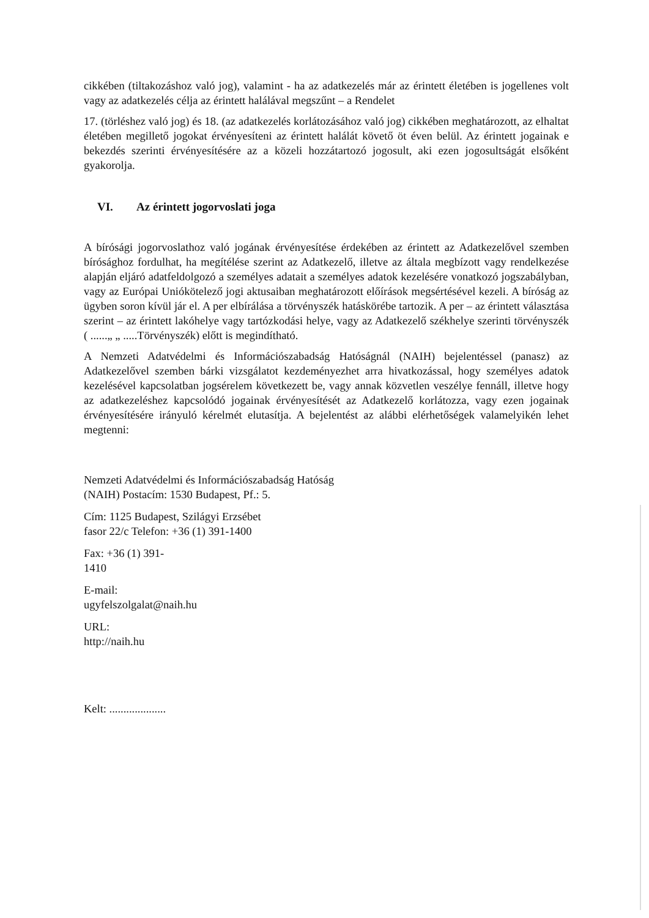cikkében (tiltakozáshoz való jog), valamint - ha az adatkezelés már az érintett életében is jogellenes volt vagy az adatkezelés célja az érintett halálával megszűnt – a Rendelet
17. (törléshez való jog) és 18. (az adatkezelés korlátozásához való jog) cikkében meghatározott, az elhaltat életében megillető jogokat érvényesíteni az érintett halálát követő öt éven belül. Az érintett jogainak e bekezdés szerinti érvényesítésére az a közeli hozzátartozó jogosult, aki ezen jogosultságát elsőként gyakorolja.
VI. Az érintett jogorvoslati joga
A bírósági jogorvoslathoz való jogának érvényesítése érdekében az érintett az Adatkezelővel szemben bírósághoz fordulhat, ha megítélése szerint az Adatkezelő, illetve az általa megbízott vagy rendelkezése alapján eljáró adatfeldolgozó a személyes adatait a személyes adatok kezelésére vonatkozó jogszabályban, vagy az Európai Uniókötelező jogi aktusaiban meghatározott előírások megsértésével kezeli. A bíróság az ügyben soron kívül jár el. A per elbírálása a törvényszék hatáskörébe tartozik. A per – az érintett választása szerint – az érintett lakóhelye vagy tartózkodási helye, vagy az Adatkezelő székhelye szerinti törvényszék ( ......„ „ .....Törvényszék) előtt is megindítható.
A Nemzeti Adatvédelmi és Információszabadság Hatóságnál (NAIH) bejelentéssel (panasz) az Adatkezelővel szemben bárki vizsgálatot kezdeményezhet arra hivatkozással, hogy személyes adatok kezelésével kapcsolatban jogsérelem következett be, vagy annak közvetlen veszélye fennáll, illetve hogy az adatkezeléshez kapcsolódó jogainak érvényesítését az Adatkezelő korlátozza, vagy ezen jogainak érvényesítésére irányuló kérelmét elutasítja. A bejelentést az alábbi elérhetőségek valamelyikén lehet megtenni:
Nemzeti Adatvédelmi és Információszabadság Hatóság
(NAIH) Postacím: 1530 Budapest, Pf.: 5.
Cím: 1125 Budapest, Szilágyi Erzsébet
fasor 22/c Telefon: +36 (1) 391-1400
Fax: +36 (1) 391-
1410
E-mail:
ugyfelszolgalat@naih.hu
URL:
http://naih.hu
Kelt: ....................